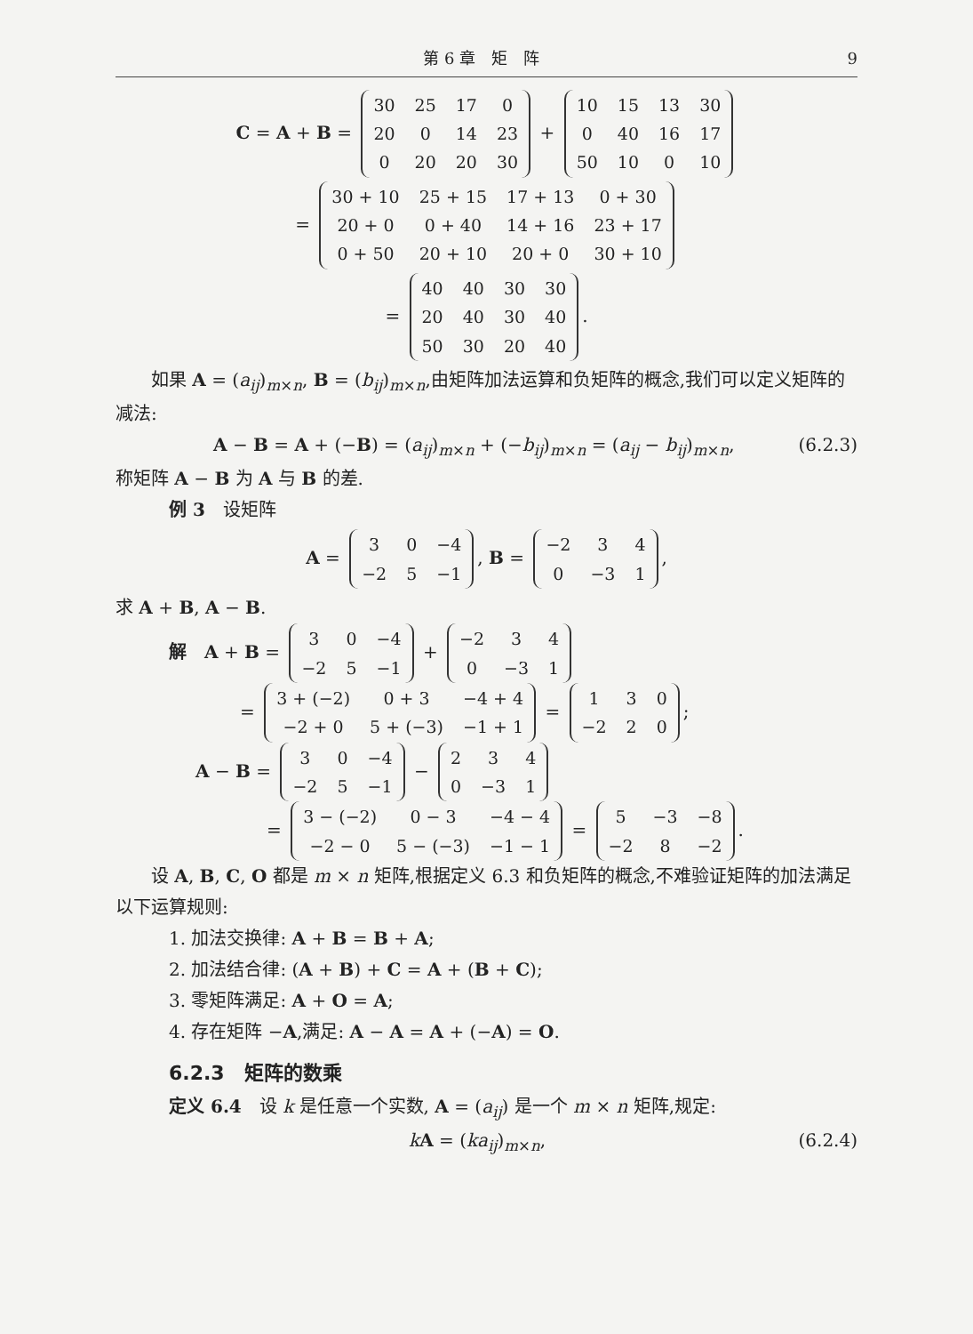第 6 章　矩　阵 9
C = A + B =
| 30 | 25 | 17 | 0 |
| 20 | 0 | 14 | 23 |
| 0 | 20 | 20 | 30 |
+
| 10 | 15 | 13 | 30 |
| 0 | 40 | 16 | 17 |
| 50 | 10 | 0 | 10 |
=
| 30 + 10 | 25 + 15 | 17 + 13 | 0 + 30 |
| 20 + 0 | 0 + 40 | 14 + 16 | 23 + 17 |
| 0 + 50 | 20 + 10 | 20 + 0 | 30 + 10 |
=
| 40 | 40 | 30 | 30 |
| 20 | 40 | 30 | 40 |
| 50 | 30 | 20 | 40 |
.
如果 A = (a<sub>ij</sub>)<sub>m×n</sub>, B = (b<sub>ij</sub>)<sub>m×n</sub>,由矩阵加法运算和负矩阵的概念,我们可以定义矩阵的减法:
A − B = A + (−B) = (a<sub>ij</sub>)<sub>m×n</sub> + (−b<sub>ij</sub>)<sub>m×n</sub> = (a<sub>ij</sub> − b<sub>ij</sub>)<sub>m×n</sub>, (6.2.3)
称矩阵 A − B 为 A 与 B 的差.
例 3　设矩阵
A =
| 3 | 0 | −4 |
| −2 | 5 | −1 |
, B =
| −2 | 3 | 4 |
| 0 | −3 | 1 |
,
求 A + B, A − B.
解　A + B =
| 3 | 0 | −4 |
| −2 | 5 | −1 |
+
| −2 | 3 | 4 |
| 0 | −3 | 1 |
=
| 3 + (−2) | 0 + 3 | −4 + 4 |
| −2 + 0 | 5 + (−3) | −1 + 1 |
=
| 1 | 3 | 0 |
| −2 | 2 | 0 |
;
A − B =
| 3 | 0 | −4 |
| −2 | 5 | −1 |
−
| 2 | 3 | 4 |
| 0 | −3 | 1 |
=
| 3 − (−2) | 0 − 3 | −4 − 4 |
| −2 − 0 | 5 − (−3) | −1 − 1 |
=
| 5 | −3 | −8 |
| −2 | 8 | −2 |
.
设 A, B, C, O 都是 m × n 矩阵,根据定义 6.3 和负矩阵的概念,不难验证矩阵的加法满足以下运算规则:
1. 加法交换律: A + B = B + A;
2. 加法结合律: (A + B) + C = A + (B + C);
3. 零矩阵满足: A + O = A;
4. 存在矩阵 −A,满足: A − A = A + (−A) = O.
6.2.3　矩阵的数乘
定义 6.4　设 k 是任意一个实数, A = (a<sub>ij</sub>) 是一个 m × n 矩阵,规定:
kA = (ka<sub>ij</sub>)<sub>m×n</sub>, (6.2.4)